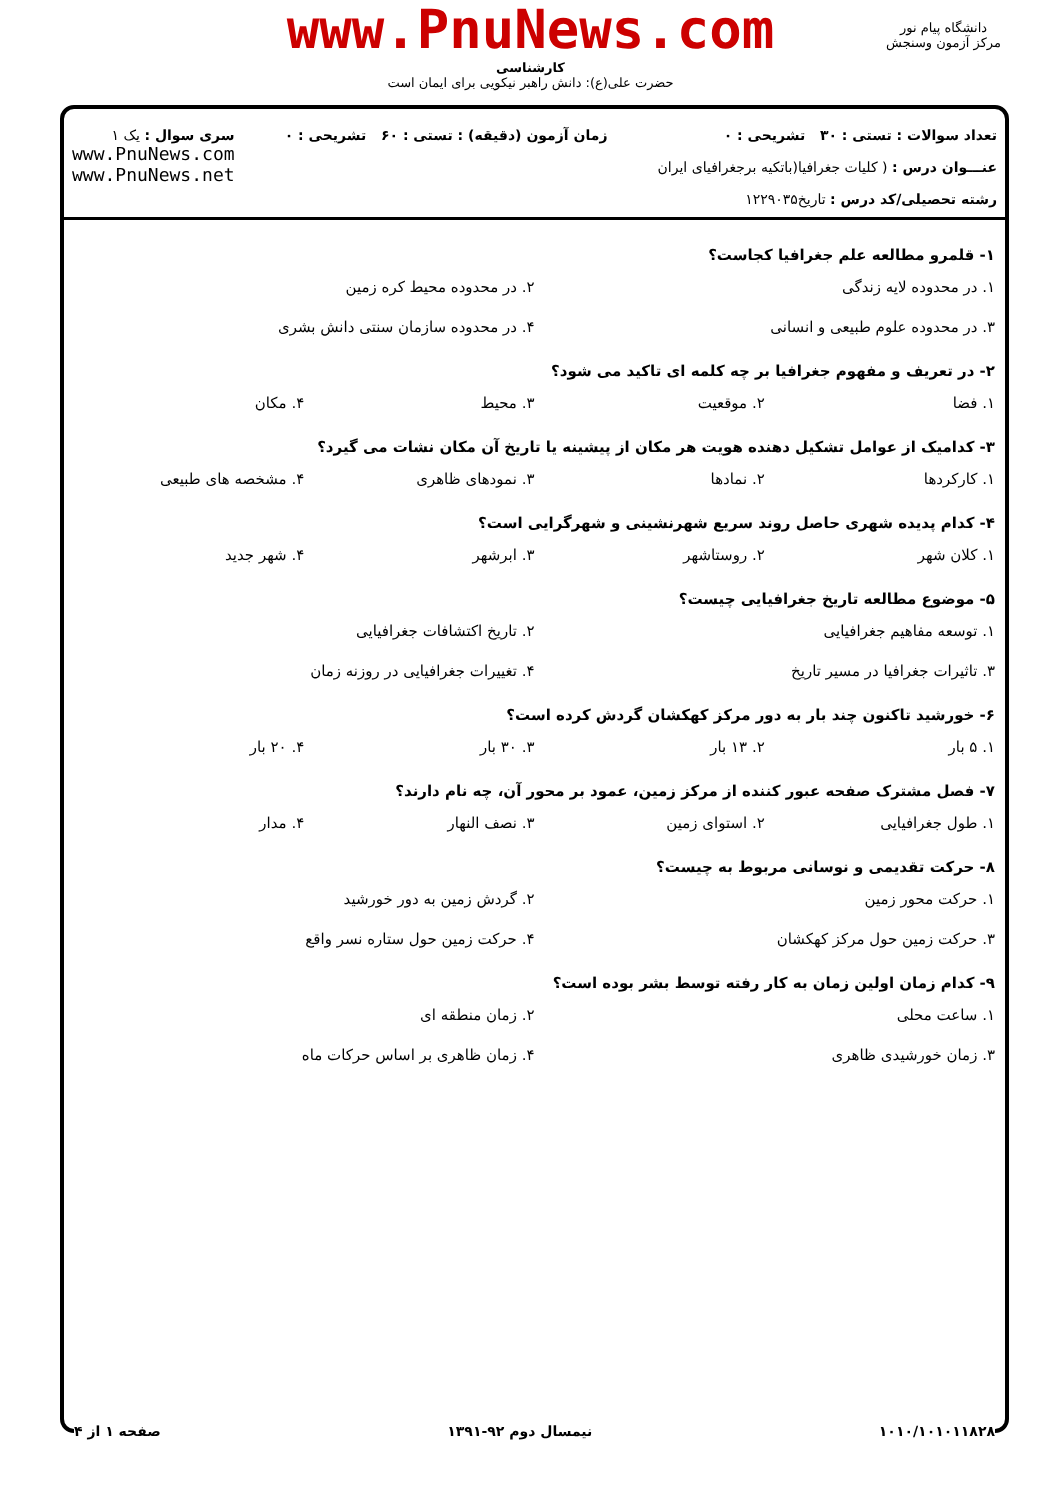www.PnuNews.com
کارشناسی
حضرت علی(ع): دانش راهبر نیکویی برای ایمان است
دانشگاه پیام نور
مرکز آزمون وسنجش
تعداد سوالات : تستی : ۳۰ تشریحی : ۰
عنـــوان درس : ( کلیات جغرافیا(باتکیه برجغرافیای ایران
رشته تحصیلی/کد درس : تاریخ۱۲۲۹۰۳۵
زمان آزمون (دقیقه) : تستی : ۶۰ تشریحی : ۰
سری سوال : یک ۱
www.PnuNews.com
www.PnuNews.net
۱- قلمرو مطالعه علم جغرافیا کجاست؟
۱. در محدوده لایه زندگی ۲. در محدوده محیط کره زمین ۳. در محدوده علوم طبیعی و انسانی ۴. در محدوده سازمان سنتی دانش بشری
۲- در تعریف و مفهوم جغرافیا بر چه کلمه ای تاکید می شود؟
۱. فضا ۲. موقعیت ۳. محیط ۴. مکان
۳- کدامیک از عوامل تشکیل دهنده هویت هر مکان از پیشینه یا تاریخ آن مکان نشات می گیرد؟
۱. کارکردها ۲. نمادها ۳. نمودهای ظاهری ۴. مشخصه های طبیعی
۴- کدام پدیده شهری حاصل روند سریع شهرنشینی و شهرگرایی است؟
۱. کلان شهر ۲. روستاشهر ۳. ابرشهر ۴. شهر جدید
۵- موضوع مطالعه تاریخ جغرافیایی چیست؟
۱. توسعه مفاهیم جغرافیایی ۲. تاریخ اکتشافات جغرافیایی ۳. تاثیرات جغرافیا در مسیر تاریخ ۴. تغییرات جغرافیایی در روزنه زمان
۶- خورشید تاکنون چند بار به دور مرکز کهکشان گردش کرده است؟
۱. ۵ بار ۲. ۱۳ بار ۳. ۳۰ بار ۴. ۲۰ بار
۷- فصل مشترک صفحه عبور کننده از مرکز زمین، عمود بر محور آن، چه نام دارند؟
۱. طول جغرافیایی ۲. استوای زمین ۳. نصف النهار ۴. مدار
۸- حرکت تقدیمی و نوسانی مربوط به چیست؟
۱. حرکت محور زمین ۲. گردش زمین به دور خورشید ۳. حرکت زمین حول مرکز کهکشان ۴. حرکت زمین حول ستاره نسر واقع
۹- کدام زمان اولین زمان به کار رفته توسط بشر بوده است؟
۱. ساعت محلی ۲. زمان منطقه ای ۳. زمان خورشیدی ظاهری ۴. زمان ظاهری بر اساس حرکات ماه
۱۰۱۰/۱۰۱۰۱۱۸۲۸ نیمسال دوم ۹۲-۱۳۹۱ صفحه ۱ از ۴